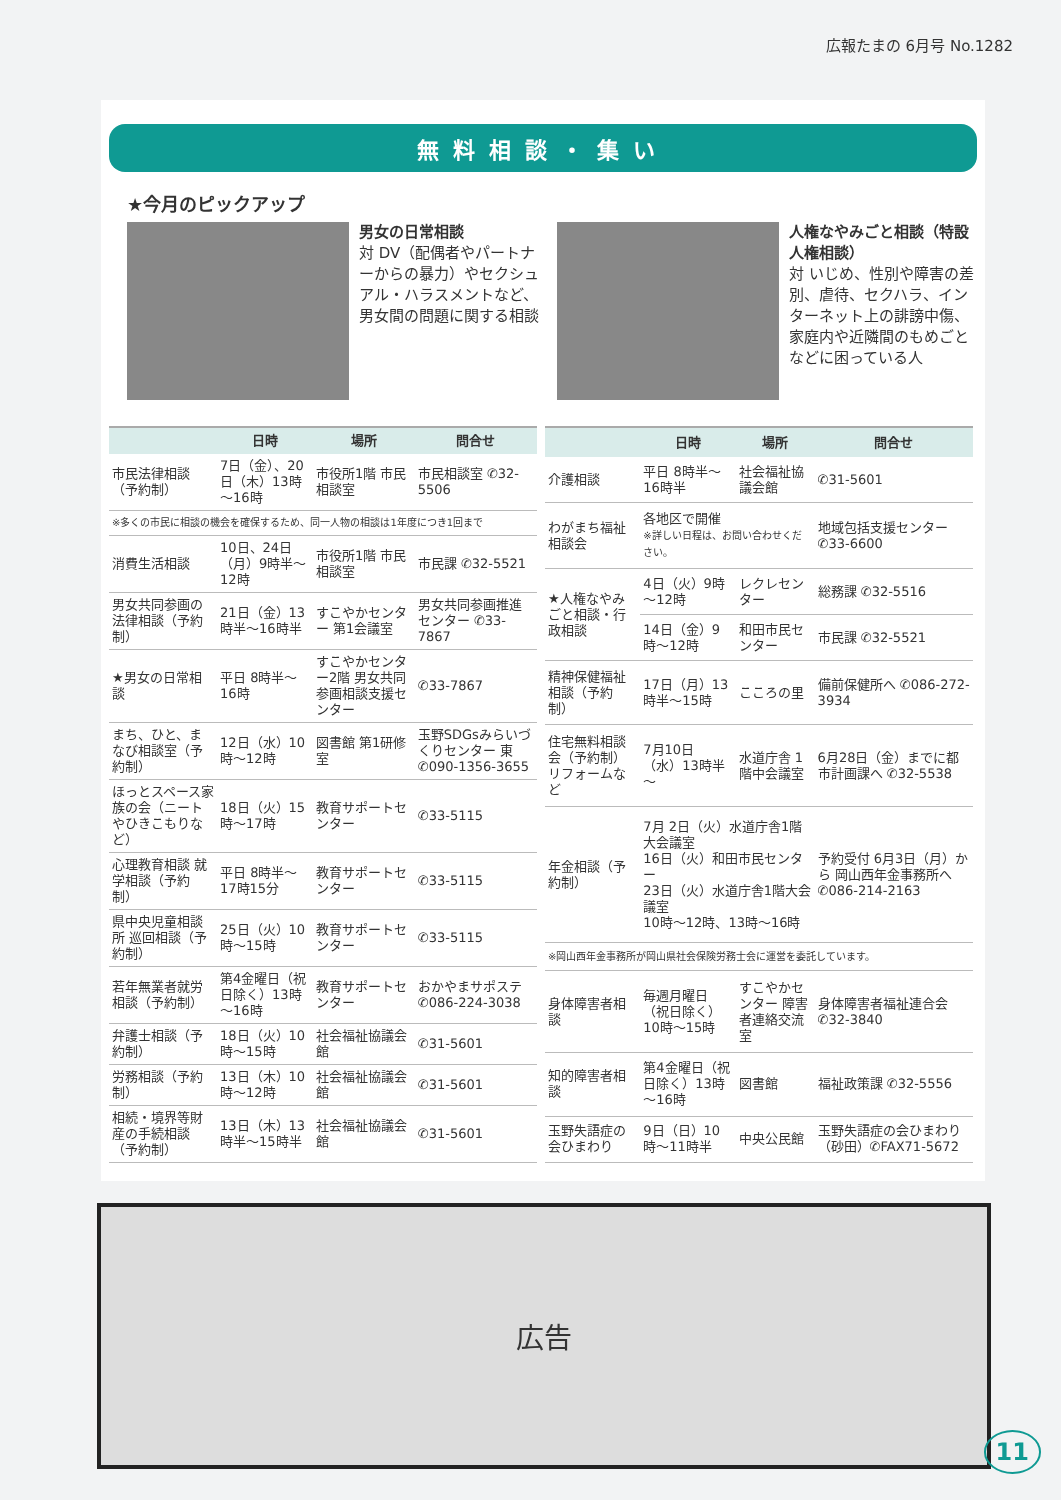広報たまの 6月号 No.1282
無料相談・集い
★今月のピックアップ
男女の日常相談
対 DV（配偶者やパートナーからの暴力）やセクシュアル・ハラスメントなど、男女間の問題に関する相談
人権なやみごと相談（特設人権相談）
対 いじめ、性別や障害の差別、虐待、セクハラ、インターネット上の誹謗中傷、家庭内や近隣間のもめごとなどに困っている人
| | 日時 | 場所 | 問合せ |
| --- | --- | --- | --- |
| 市民法律相談（予約制） | 7日（金）、20日（木）13時～16時 | 市役所1階 市民相談室 | 市民相談室 ✆32-5506 |
| ※多くの市民に相談の機会を確保するため、同一人物の相談は1年度につき1回まで | | | |
| 消費生活相談 | 10日、24日（月）9時半～12時 | 市役所1階 市民相談室 | 市民課 ✆32-5521 |
| 男女共同参画の法律相談（予約制） | 21日（金）13時半～16時半 | すこやかセンター 第1会議室 | 男女共同参画推進センター ✆33-7867 |
| ★男女の日常相談 | 平日 8時半～16時 | すこやかセンター2階 男女共同参画相談支援センター | ✆33-7867 |
| まち、ひと、まなび相談室（予約制） | 12日（水）10時～12時 | 図書館 第1研修室 | 玉野SDGsみらいづくりセンター 東 ✆090-1356-3655 |
| ほっとスペース家族の会（ニートやひきこもりなど） | 18日（火）15時～17時 | 教育サポートセンター | ✆33-5115 |
| 心理教育相談 就学相談（予約制） | 平日 8時半～17時15分 | 教育サポートセンター | ✆33-5115 |
| 県中央児童相談所 巡回相談（予約制） | 25日（火）10時～15時 | 教育サポートセンター | ✆33-5115 |
| 若年無業者就労相談（予約制） | 第4金曜日（祝日除く）13時～16時 | 教育サポートセンター | おかやまサポステ ✆086-224-3038 |
| 弁護士相談（予約制） | 18日（火）10時～15時 | 社会福祉協議会館 | ✆31-5601 |
| 労務相談（予約制） | 13日（木）10時～12時 | 社会福祉協議会館 | ✆31-5601 |
| 相続・境界等財産の手続相談（予約制） | 13日（木）13時半～15時半 | 社会福祉協議会館 | ✆31-5601 |
| | 日時 | 場所 | 問合せ |
| --- | --- | --- | --- |
| 介護相談 | 平日 8時半～16時半 | 社会福祉協議会館 | ✆31-5601 |
| わがまち福祉相談会 | 各地区で開催 ※詳しい日程は、お問い合わせください。 | | 地域包括支援センター ✆33-6600 |
| ★人権なやみごと相談・行政相談 | 4日（火）9時～12時 | レクレセンター | 総務課 ✆32-5516 |
| | 14日（金）9時～12時 | 和田市民センター | 市民課 ✆32-5521 |
| 精神保健福祉相談（予約制） | 17日（月）13時半～15時 | こころの里 | 備前保健所へ ✆086-272-3934 |
| 住宅無料相談会（予約制）リフォームなど | 7月10日（水）13時半～ | 水道庁舎 1階中会議室 | 6月28日（金）までに都市計画課へ ✆32-5538 |
| 年金相談（予約制） | 7月 2日（火）水道庁舎1階大会議室 16日（火）和田市民センター 23日（火）水道庁舎1階大会議室 10時～12時、13時～16時 | | 予約受付 6月3日（月）から 岡山西年金事務所へ ✆086-214-2163 |
| ※岡山西年金事務所が岡山県社会保険労務士会に運営を委託しています。 | | | |
| 身体障害者相談 | 毎週月曜日（祝日除く）10時～15時 | すこやかセンター 障害者連絡交流室 | 身体障害者福祉連合会 ✆32-3840 |
| 知的障害者相談 | 第4金曜日（祝日除く）13時～16時 | 図書館 | 福祉政策課 ✆32-5556 |
| 玉野失語症の会ひまわり | 9日（日）10時～11時半 | 中央公民館 | 玉野失語症の会ひまわり（砂田）✆FAX71-5672 |
広告
11